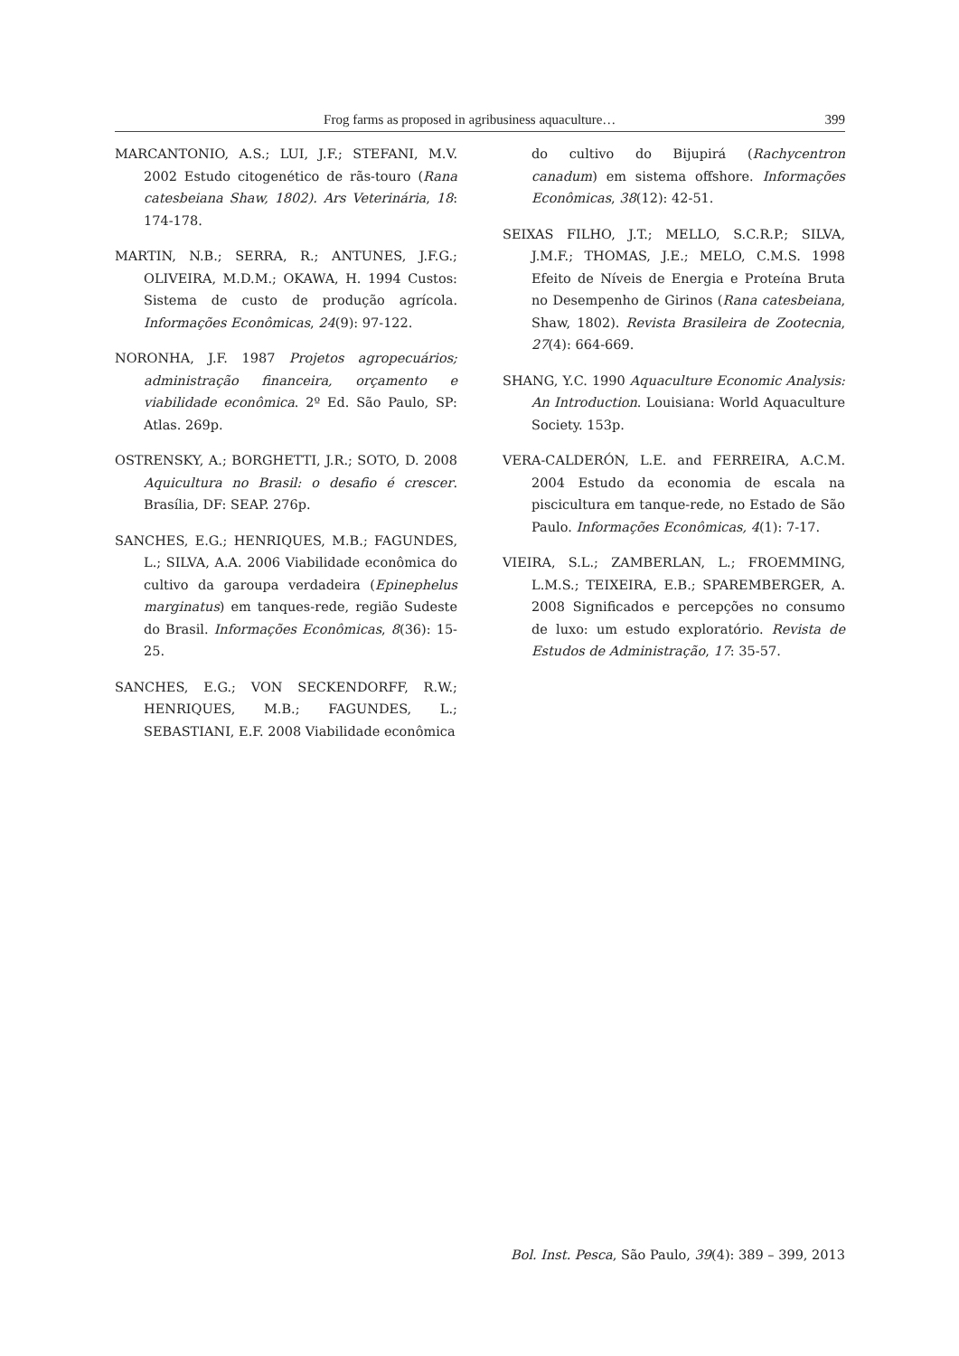Frog farms as proposed in agribusiness aquaculture… 399
MARCANTONIO, A.S.; LUI, J.F.; STEFANI, M.V. 2002 Estudo citogenético de rãs-touro (Rana catesbeiana Shaw, 1802). Ars Veterinária, 18: 174-178.
MARTIN, N.B.; SERRA, R.; ANTUNES, J.F.G.; OLIVEIRA, M.D.M.; OKAWA, H. 1994 Custos: Sistema de custo de produção agrícola. Informações Econômicas, 24(9): 97-122.
NORONHA, J.F. 1987 Projetos agropecuários; administração financeira, orçamento e viabilidade econômica. 2º Ed. São Paulo, SP: Atlas. 269p.
OSTRENSKY, A.; BORGHETTI, J.R.; SOTO, D. 2008 Aquicultura no Brasil: o desafio é crescer. Brasília, DF: SEAP. 276p.
SANCHES, E.G.; HENRIQUES, M.B.; FAGUNDES, L.; SILVA, A.A. 2006 Viabilidade econômica do cultivo da garoupa verdadeira (Epinephelus marginatus) em tanques-rede, região Sudeste do Brasil. Informações Econômicas, 8(36): 15-25.
SANCHES, E.G.; VON SECKENDORFF, R.W.; HENRIQUES, M.B.; FAGUNDES, L.; SEBASTIANI, E.F. 2008 Viabilidade econômica
do cultivo do Bijupirá (Rachycentron canadum) em sistema offshore. Informações Econômicas, 38(12): 42-51.
SEIXAS FILHO, J.T.; MELLO, S.C.R.P.; SILVA, J.M.F.; THOMAS, J.E.; MELO, C.M.S. 1998 Efeito de Níveis de Energia e Proteína Bruta no Desempenho de Girinos (Rana catesbeiana, Shaw, 1802). Revista Brasileira de Zootecnia, 27(4): 664-669.
SHANG, Y.C. 1990 Aquaculture Economic Analysis: An Introduction. Louisiana: World Aquaculture Society. 153p.
VERA-CALDERÓN, L.E. and FERREIRA, A.C.M. 2004 Estudo da economia de escala na piscicultura em tanque-rede, no Estado de São Paulo. Informações Econômicas, 4(1): 7-17.
VIEIRA, S.L.; ZAMBERLAN, L.; FROEMMING, L.M.S.; TEIXEIRA, E.B.; SPAREMBERGER, A. 2008 Significados e percepções no consumo de luxo: um estudo exploratório. Revista de Estudos de Administração, 17: 35-57.
Bol. Inst. Pesca, São Paulo, 39(4): 389 – 399, 2013